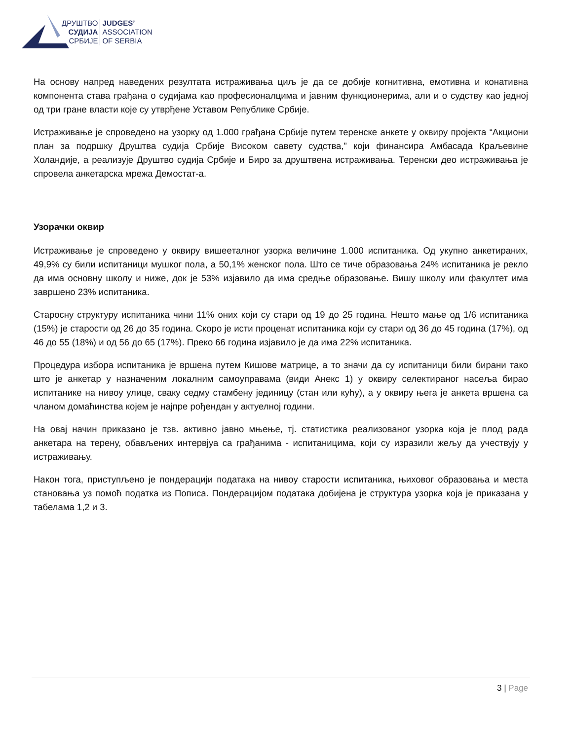ДРУШТВО
СУДИЈА
СРБИЈЕ
JUDGES’
ASSOCIATION
OF SERBIA
На основу напред наведених резултата истраживања циљ је да се добије когнитивна, емотивна и конативна компонента става грађана о судијама као професионалцима и јавним функционерима, али и о судству као једној од три гране власти које су утврђене Уставом Републике Србије.
Истраживање је спроведено на узорку од 1.000 грађана Србије путем теренске анкете у оквиру пројекта “Акциони план за подршку Друштва судија Србије Високом савету судства,” који финансира Амбасада Краљевине Холандије, а реализује Друштво судија Србије и Биро за друштвена истраживања. Теренски део истраживања је спровела анкетарска мрежа Демостат-а.
Узорачки оквир
Истраживање је спроведено у оквиру вишеeталног узорка величине 1.000 испитаника. Од укупно анкетираних, 49,9% су били испитаници мушког пола, а 50,1% женског пола. Што се тиче образовања 24% испитаника је рекло да има основну школу и ниже, док је 53% изјавило да има средње образовање. Вишу школу или факултет има завршено 23% испитаника.
Старосну структуру испитаника чини 11% оних који су стари од 19 до 25 година. Нешто мање од 1/6 испитаника (15%) је старости од 26 до 35 година. Скоро је исти проценат испитаника који су стари од 36 до 45 година (17%), од 46 до 55 (18%) и од 56 до 65 (17%). Преко 66 година изјавило је да има 22% испитаника.
Процедура избора испитаника је вршена путем Кишове матрице, а то значи да су испитаници били бирани тако што је анкетар у назначеним локалним самоуправама (види Анекс 1) у оквиру селектираног насеља бирао испитанике на нивоу улице, сваку седму стамбену јединицу (стан или кућу), а у оквиру њега је анкета вршена са чланом домаћинства којем је најпре рођендан у актуелној години.
На овај начин приказано је тзв. активно јавно мњење, тј. статистика реализованог узорка која је плод рада анкетара на терену, обављених интервјуа са грађанима - испитаницима, који су изразили жељу да учествују у истраживању.
Након тога, приступљено је пондерацији података на нивоу старости испитаника, њиховог образовања и места становања уз помоћ податка из Пописа. Пондерацијом података добијена је структура узорка која је приказана у табелама 1,2 и 3.
3 | Page